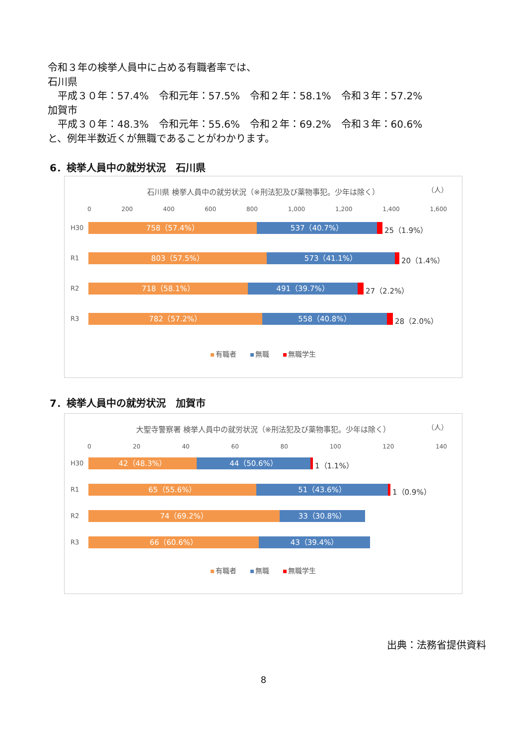令和３年の検挙人員中に占める有職者率では、
石川県
　平成３０年：57.4%　令和元年：57.5%　令和２年：58.1%　令和３年：57.2%
加賀市
　平成３０年：48.3%　令和元年：55.6%　令和２年：69.2%　令和３年：60.6%
と、例年半数近くが無職であることがわかります。
6．検挙人員中の就労状況　石川県
（人）
石川県 検挙人員中の就労状況（※刑法犯及び薬物事犯。少年は除く）
0 200 400 600 800 1,000 1,200 1,400 1,600
H30
758（57.4%） 537（40.7%）
25（1.9%）
R1
803（57.5%） 573（41.1%）
20（1.4%）
R2
718（58.1%） 491（39.7%）
27（2.2%）
R3
782（57.2%） 558（40.8%）
28（2.0%）
有職者 無職 無職学生
7．検挙人員中の就労状況　加賀市
（人）
大聖寺警察署 検挙人員中の就労状況（※刑法犯及び薬物事犯。少年は除く）
0 20 40 60 80 100 120 140
H30
42（48.3%） 44（50.6%）
1（1.1%）
R1
65（55.6%） 51（43.6%）
1（0.9%）
R2
74（69.2%） 33（30.8%）
R3
66（60.6%） 43（39.4%）
有職者 無職 無職学生
出典：法務省提供資料
8